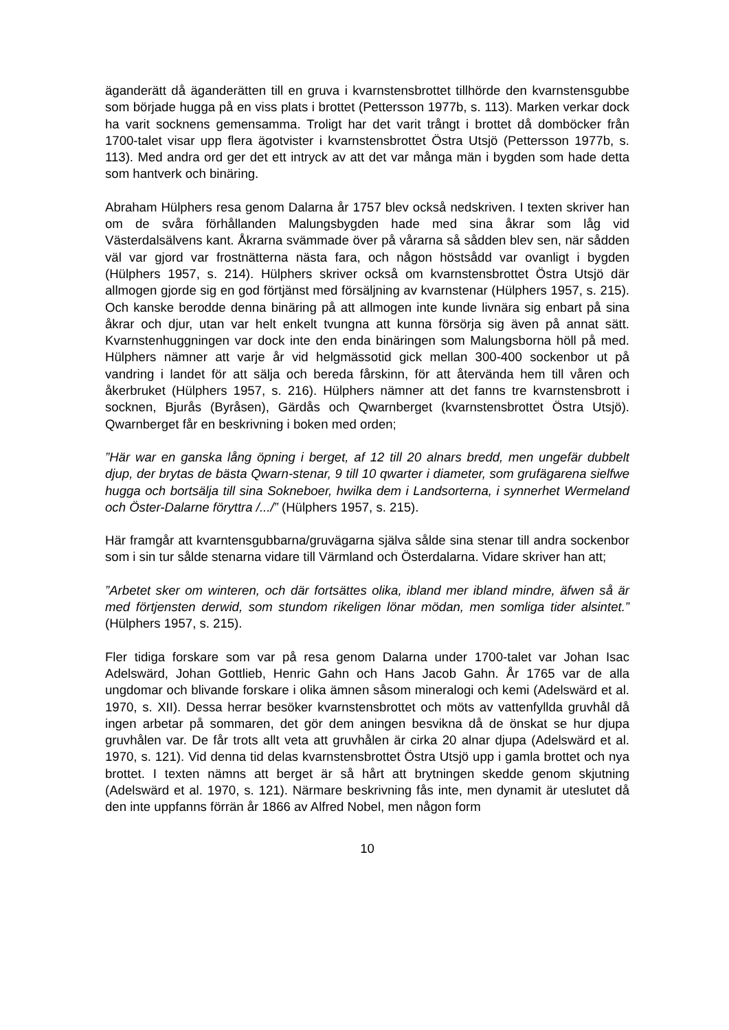äganderätt då äganderätten till en gruva i kvarnstensbrottet tillhörde den kvarnstensgubbe som började hugga på en viss plats i brottet (Pettersson 1977b, s. 113). Marken verkar dock ha varit socknens gemensamma. Troligt har det varit trångt i brottet då domböcker från 1700-talet visar upp flera ägotvister i kvarnstensbrottet Östra Utsjö (Pettersson 1977b, s. 113). Med andra ord ger det ett intryck av att det var många män i bygden som hade detta som hantverk och binäring.
Abraham Hülphers resa genom Dalarna år 1757 blev också nedskriven. I texten skriver han om de svåra förhållanden Malungsbygden hade med sina åkrar som låg vid Västerdalsälvens kant. Åkrarna svämmade över på vårarna så sådden blev sen, när sådden väl var gjord var frostnätterna nästa fara, och någon höstsådd var ovanligt i bygden (Hülphers 1957, s. 214). Hülphers skriver också om kvarnstensbrottet Östra Utsjö där allmogen gjorde sig en god förtjänst med försäljning av kvarnstenar (Hülphers 1957, s. 215). Och kanske berodde denna binäring på att allmogen inte kunde livnära sig enbart på sina åkrar och djur, utan var helt enkelt tvungna att kunna försörja sig även på annat sätt. Kvarnstenhuggningen var dock inte den enda binäringen som Malungsborna höll på med. Hülphers nämner att varje år vid helgmässotid gick mellan 300-400 sockenbor ut på vandring i landet för att sälja och bereda fårskinn, för att återvända hem till våren och åkerbruket (Hülphers 1957, s. 216). Hülphers nämner att det fanns tre kvarnstensbrott i socknen, Bjurås (Byråsen), Gärdås och Qwarnberget (kvarnstensbrottet Östra Utsjö). Qwarnberget får en beskrivning i boken med orden;
”Här war en ganska lång öpning i berget, af 12 till 20 alnars bredd, men ungefär dubbelt djup, der brytas de bästa Qwarn-stenar, 9 till 10 qwarter i diameter, som grufägarena sielfwe hugga och bortsälja till sina Sokneboer, hwilka dem i Landsorterna, i synnerhet Wermeland och Öster-Dalarne föryttra /.../” (Hülphers 1957, s. 215).
Här framgår att kvarntensgubbarna/gruvägarna själva sålde sina stenar till andra sockenbor som i sin tur sålde stenarna vidare till Värmland och Österdalarna. Vidare skriver han att;
”Arbetet sker om winteren, och där fortsättes olika, ibland mer ibland mindre, äfwen så är med förtjensten derwid, som stundom rikeligen lönar mödan, men somliga tider alsintet.” (Hülphers 1957, s. 215).
Fler tidiga forskare som var på resa genom Dalarna under 1700-talet var Johan Isac Adelswärd, Johan Gottlieb, Henric Gahn och Hans Jacob Gahn. År 1765 var de alla ungdomar och blivande forskare i olika ämnen såsom mineralogi och kemi (Adelswärd et al. 1970, s. XII). Dessa herrar besöker kvarnstensbrottet och möts av vattenfyllda gruvhål då ingen arbetar på sommaren, det gör dem aningen besvikna då de önskat se hur djupa gruvhålen var. De får trots allt veta att gruvhålen är cirka 20 alnar djupa (Adelswärd et al. 1970, s. 121). Vid denna tid delas kvarnstensbrottet Östra Utsjö upp i gamla brottet och nya brottet. I texten nämns att berget är så hårt att brytningen skedde genom skjutning (Adelswärd et al. 1970, s. 121). Närmare beskrivning fås inte, men dynamit är uteslutet då den inte uppfanns förrän år 1866 av Alfred Nobel, men någon form
10